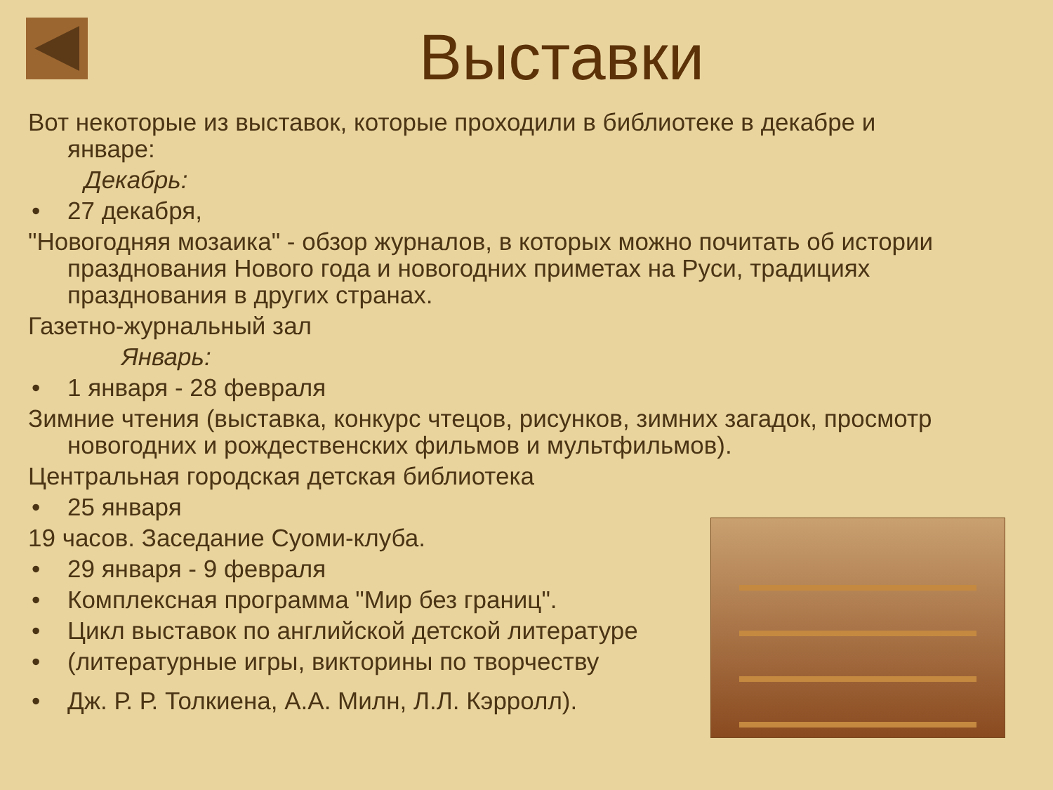Выставки
Вот некоторые из выставок, которые проходили в библиотеке в декабре и январе:
Декабрь:
• 27 декабря,
"Новогодняя мозаика" - обзор журналов, в которых можно почитать об истории празднования Нового года и новогодних приметах на Руси, традициях празднования в других странах.
Газетно-журнальный зал
Январь:
• 1 января - 28 февраля
Зимние чтения (выставка, конкурс чтецов, рисунков, зимних загадок, просмотр новогодних и рождественских фильмов и мультфильмов).
Центральная городская детская библиотека
• 25 января
19 часов. Заседание Суоми-клуба.
• 29 января - 9 февраля
• Комплексная программа "Мир без границ".
• Цикл выставок по английской детской литературе
• (литературные игры, викторины по творчеству
• Дж. Р. Р. Толкиена, А.А. Милн, Л.Л. Кэрролл).